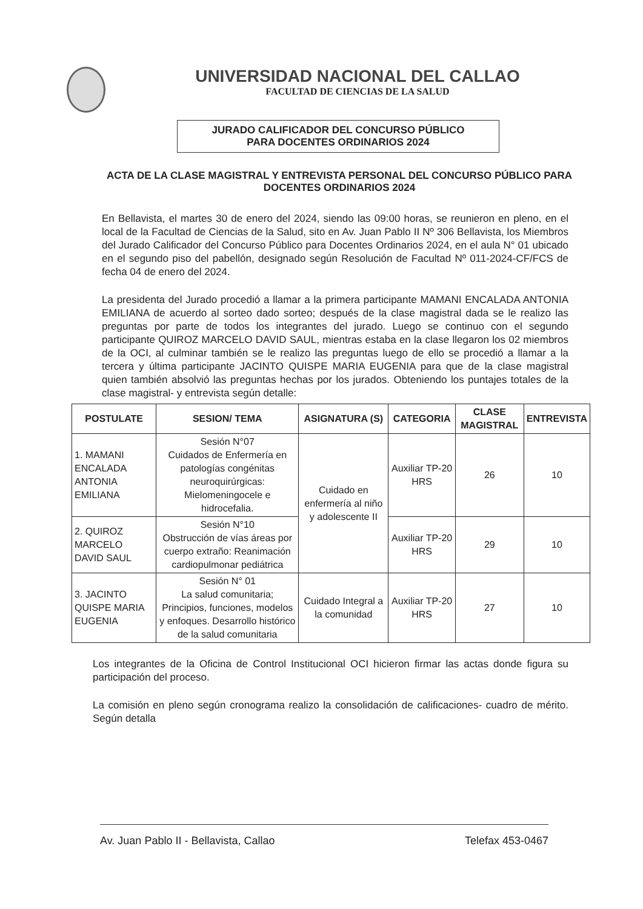UNIVERSIDAD NACIONAL DEL CALLAO
FACULTAD DE CIENCIAS DE LA SALUD
JURADO CALIFICADOR DEL CONCURSO PÚBLICO
PARA DOCENTES ORDINARIOS 2024
ACTA DE LA CLASE MAGISTRAL Y ENTREVISTA PERSONAL DEL CONCURSO PÚBLICO PARA DOCENTES ORDINARIOS 2024
En Bellavista, el martes 30 de enero del 2024, siendo las 09:00 horas, se reunieron en pleno, en el local de la Facultad de Ciencias de la Salud, sito en Av. Juan Pablo II Nº 306 Bellavista, los Miembros del Jurado Calificador del Concurso Público para Docentes Ordinarios 2024, en el aula N° 01 ubicado en el segundo piso del pabellón, designado según Resolución de Facultad Nº 011-2024-CF/FCS de fecha 04 de enero del 2024.
La presidenta del Jurado procedió a llamar a la primera participante MAMANI ENCALADA ANTONIA EMILIANA de acuerdo al sorteo dado sorteo; después de la clase magistral dada se le realizo las preguntas por parte de todos los integrantes del jurado. Luego se continuo con el segundo participante QUIROZ MARCELO DAVID SAUL, mientras estaba en la clase llegaron los 02 miembros de la OCI, al culminar también se le realizo las preguntas luego de ello se procedió a llamar a la tercera y última participante JACINTO QUISPE MARIA EUGENIA para que de la clase magistral quien también absolvió las preguntas hechas por los jurados. Obteniendo los puntajes totales de la clase magistral- y entrevista según detalle:
| POSTULATE | SESION/ TEMA | ASIGNATURA (S) | CATEGORIA | CLASE MAGISTRAL | ENTREVISTA |
| --- | --- | --- | --- | --- | --- |
| 1. MAMANI ENCALADA ANTONIA EMILIANA | Sesión N°07 Cuidados de Enfermería en patologías congénitas neuroquirúrgicas: Mielomeningocele e hidrocefalia. | Cuidado en enfermería al niño y adolescente II | Auxiliar TP-20 HRS | 26 | 10 |
| 2. QUIROZ MARCELO DAVID SAUL | Sesión N°10 Obstrucción de vías áreas por cuerpo extraño: Reanimación cardiopulmonar pediátrica | | Auxiliar TP-20 HRS | 29 | 10 |
| 3. JACINTO QUISPE MARIA EUGENIA | Sesión N° 01 La salud comunitaria; Principios, funciones, modelos y enfoques. Desarrollo histórico de la salud comunitaria | Cuidado Integral a la comunidad | Auxiliar TP-20 HRS | 27 | 10 |
Los integrantes de la Oficina de Control Institucional OCI hicieron firmar las actas donde figura su participación del proceso.
La comisión en pleno según cronograma realizo la consolidación de calificaciones- cuadro de mérito. Según detalla
Av. Juan Pablo II - Bellavista, Callao Telefax 453-0467